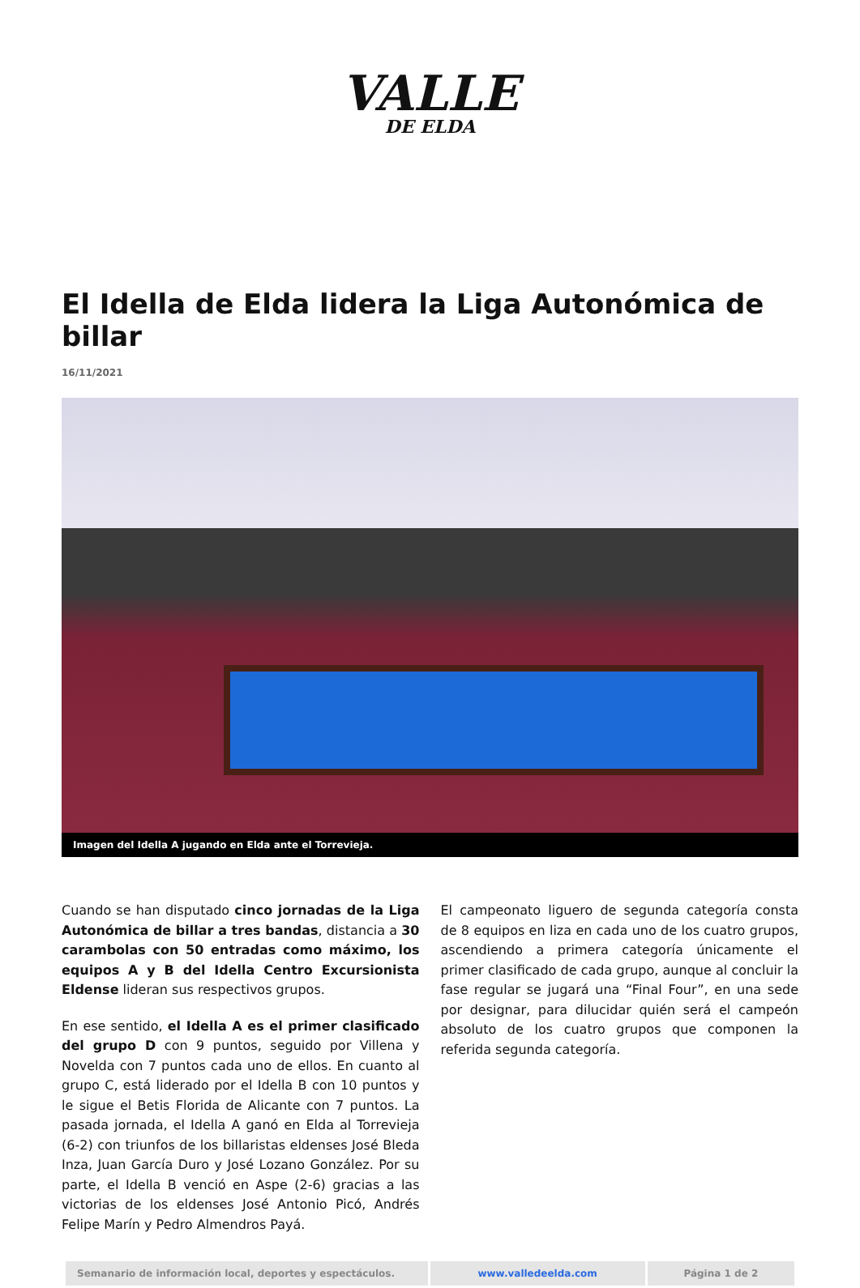VALLE
DE ELDA
El Idella de Elda lidera la Liga Autonómica de billar
16/11/2021
Imagen del Idella A jugando en Elda ante el Torrevieja.
Cuando se han disputado cinco jornadas de la Liga Autonómica de billar a tres bandas, distancia a 30 carambolas con 50 entradas como máximo, los equipos A y B del Idella Centro Excursionista Eldense lideran sus respectivos grupos.
En ese sentido, el Idella A es el primer clasificado del grupo D con 9 puntos, seguido por Villena y Novelda con 7 puntos cada uno de ellos. En cuanto al grupo C, está liderado por el Idella B con 10 puntos y le sigue el Betis Florida de Alicante con 7 puntos. La pasada jornada, el Idella A ganó en Elda al Torrevieja (6-2) con triunfos de los billaristas eldenses José Bleda Inza, Juan García Duro y José Lozano González. Por su parte, el Idella B venció en Aspe (2-6) gracias a las victorias de los eldenses José Antonio Picó, Andrés Felipe Marín y Pedro Almendros Payá.
El campeonato liguero de segunda categoría consta de 8 equipos en liza en cada uno de los cuatro grupos, ascendiendo a primera categoría únicamente el primer clasificado de cada grupo, aunque al concluir la fase regular se jugará una “Final Four”, en una sede por designar, para dilucidar quién será el campeón absoluto de los cuatro grupos que componen la referida segunda categoría.
| Semanario de información local, deportes y espectáculos. | www.valledeelda.com | Página 1 de 2 |